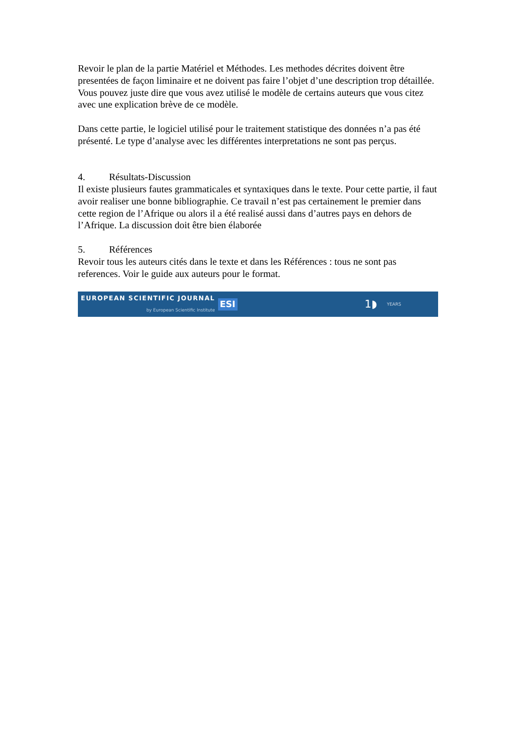Revoir le plan de la partie Matériel et Méthodes. Les methodes décrites doivent être presentées de façon liminaire et ne doivent pas faire l’objet d’une description trop détaillée. Vous pouvez juste dire que vous avez utilisé le modèle de certains auteurs que vous citez avec une explication brève de ce modèle.
Dans cette partie, le logiciel utilisé pour le traitement statistique des données n’a pas été présenté. Le type d’analyse avec les différentes interpretations ne sont pas perçus.
4. Résultats-Discussion
Il existe plusieurs fautes grammaticales et syntaxiques dans le texte. Pour cette partie, il faut avoir realiser une bonne bibliographie. Ce travail n’est pas certainement le premier dans cette region de l’Afrique ou alors il a été realisé aussi dans d’autres pays en dehors de l’Afrique. La discussion doit être bien élaborée
5. Références
Revoir tous les auteurs cités dans le texte et dans les Références : tous ne sont pas references. Voir le guide aux auteurs pour le format.
EUROPEAN SCIENTIFIC JOURNAL
by European Scientific Institute
ESI
1◗ YEARS